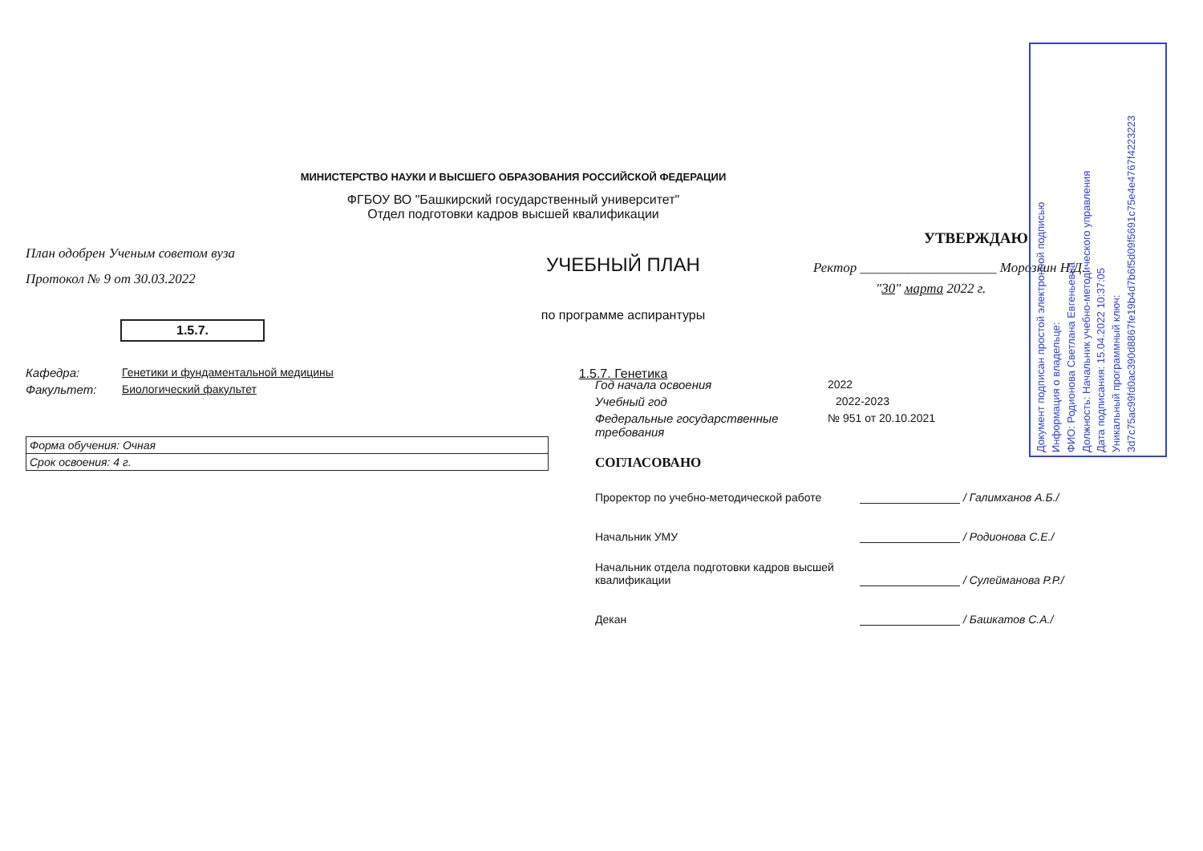Документ подписан простой электронной подписью
Информация о владельце:
ФИО: Родионова Светлана Евгеньевна
Должность: Начальник учебно-методического управления
Дата подписания: 15.04.2022 10:37:05
Уникальный программный ключ:
3d7c75ac99fd0ac390d8867fe19b4d7b6f5d09f5691c75e4e4767f4223223
МИНИСТЕРСТВО НАУКИ И ВЫСШЕГО ОБРАЗОВАНИЯ РОССИЙСКОЙ ФЕДЕРАЦИИ
ФГБОУ ВО "Башкирский государственный университет"
Отдел подготовки кадров высшей квалификации
План одобрен Ученым советом вуза
Протокол № 9 от 30.03.2022
1.5.7.
Кафедра: Генетики и фундаментальной медицины
Факультет: Биологический факультет
Форма обучения: Очная
Срок освоения: 4 г.
УЧЕБНЫЙ ПЛАН
по программе аспирантуры
1.5.7. Генетика
УТВЕРЖДАЮ
Ректор ____________________ Морозкин Н.Д.
"30" марта 2022 г.
Год начала освоения 2022
Учебный год 2022-2023
Федеральные государственные требования № 951 от 20.10.2021
СОГЛАСОВАНО
Проректор по учебно-методической работе / Галимханов А.Б./
Начальник УМУ / Родионова С.Е./
Начальник отдела подготовки кадров высшей квалификации / Сулейманова Р.Р./
Декан / Башкатов С.А./